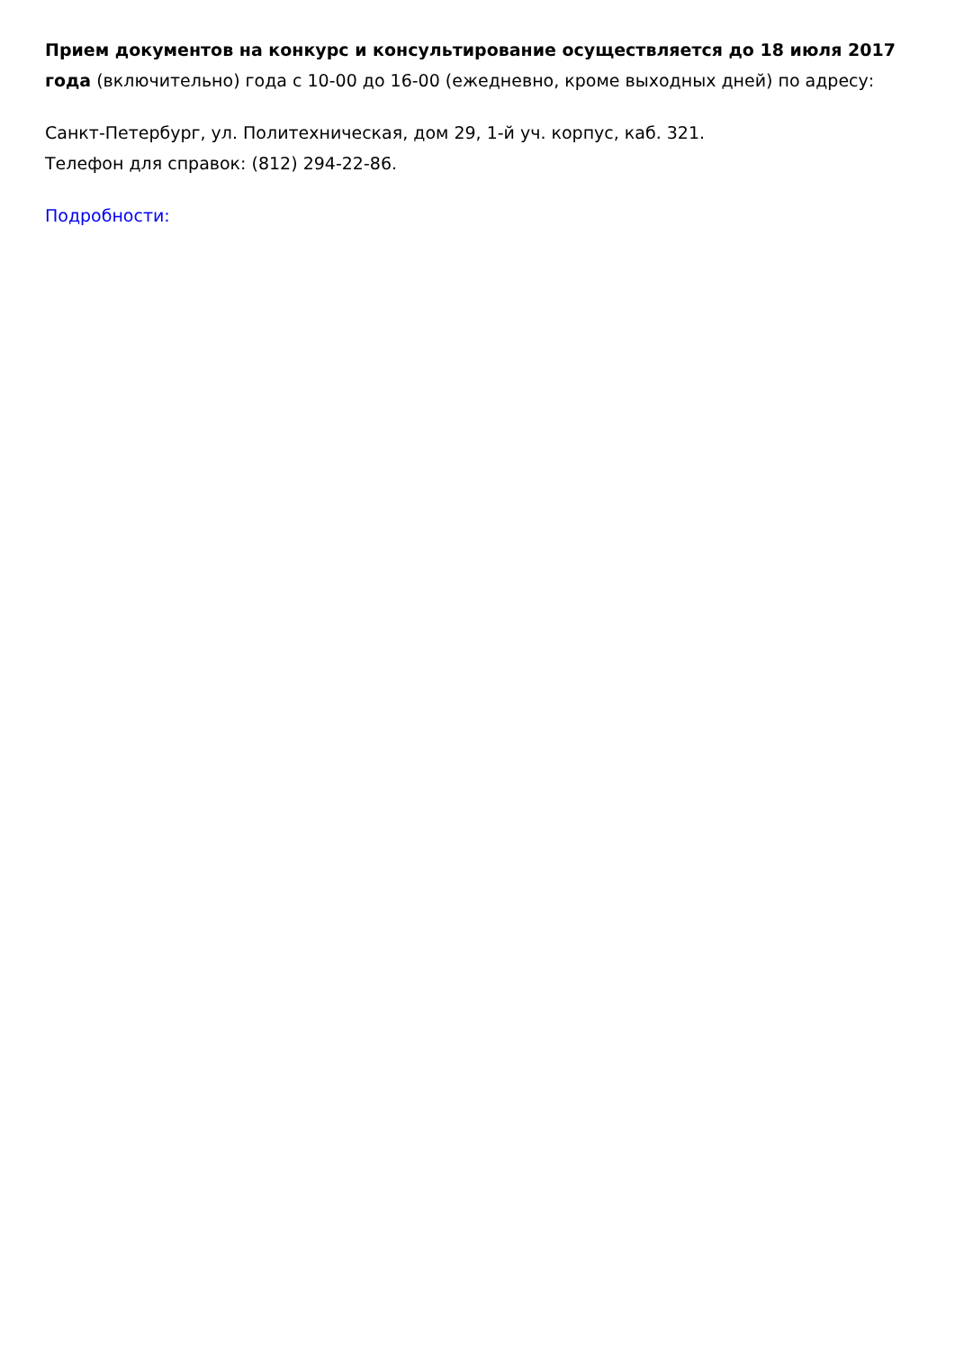Прием документов на конкурс и консультирование осуществляется до 18 июля 2017 года (включительно) года с 10-00 до 16-00 (ежедневно, кроме выходных дней) по адресу:
Санкт-Петербург, ул. Политехническая, дом 29, 1-й уч. корпус, каб. 321.
Телефон для справок: (812) 294-22-86.
Подробности: